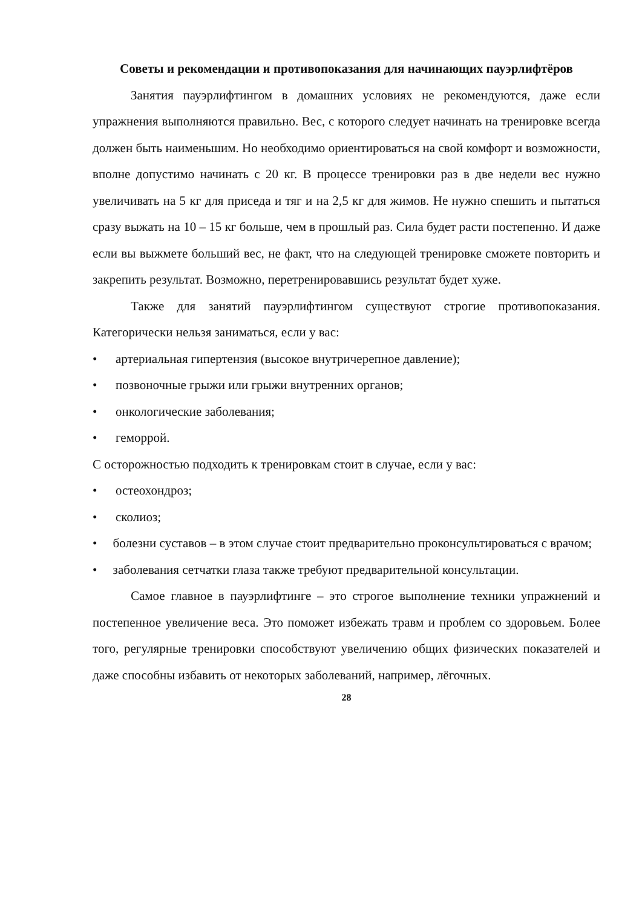Советы и рекомендации и противопоказания для начинающих пауэрлифтёров
Занятия пауэрлифтингом в домашних условиях не рекомендуются, даже если упражнения выполняются правильно. Вес, с которого следует начинать на тренировке всегда должен быть наименьшим. Но необходимо ориентироваться на свой комфорт и возможности, вполне допустимо начинать с 20 кг. В процессе тренировки раз в две недели вес нужно увеличивать на 5 кг для приседа и тяг и на 2,5 кг для жимов. Не нужно спешить и пытаться сразу выжать на 10 – 15 кг больше, чем в прошлый раз. Сила будет расти постепенно. И даже если вы выжмете больший вес, не факт, что на следующей тренировке сможете повторить и закрепить результат. Возможно, перетренировавшись результат будет хуже.
Также для занятий пауэрлифтингом существуют строгие противопоказания. Категорически нельзя заниматься, если у вас:
• артериальная гипертензия (высокое внутричерепное давление);
• позвоночные грыжи или грыжи внутренних органов;
• онкологические заболевания;
• геморрой.
С осторожностью подходить к тренировкам стоит в случае, если у вас:
• остеохондроз;
• сколиоз;
• болезни суставов – в этом случае стоит предварительно проконсультироваться с врачом;
• заболевания сетчатки глаза также требуют предварительной консультации.
Самое главное в пауэрлифтинге – это строгое выполнение техники упражнений и постепенное увеличение веса. Это поможет избежать травм и проблем со здоровьем. Более того, регулярные тренировки способствуют увеличению общих физических показателей и даже способны избавить от некоторых заболеваний, например, лёгочных.
28